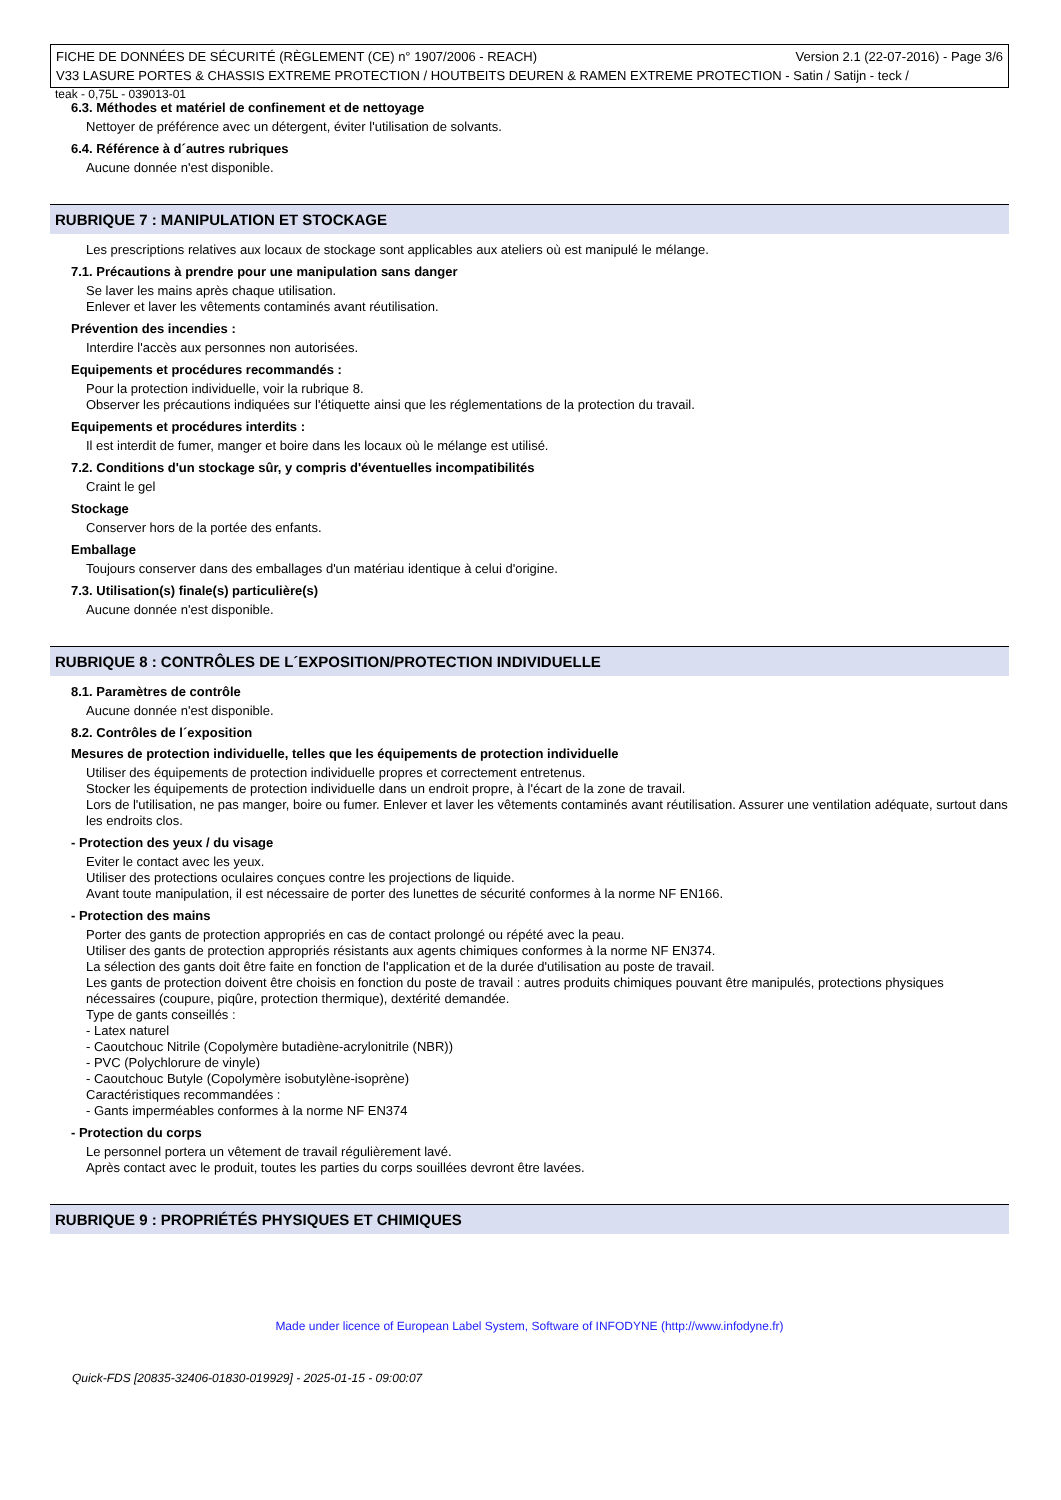FICHE DE DONNÉES DE SÉCURITÉ (RÈGLEMENT (CE) n° 1907/2006 - REACH) Version 2.1 (22-07-2016) - Page 3/6
V33 LASURE PORTES & CHASSIS EXTREME PROTECTION / HOUTBEITS DEUREN & RAMEN EXTREME PROTECTION - Satin / Satijn - teck /
teak - 0,75L - 039013-01
6.3. Méthodes et matériel de confinement et de nettoyage
Nettoyer de préférence avec un détergent, éviter l'utilisation de solvants.
6.4. Référence à d´autres rubriques
Aucune donnée n'est disponible.
RUBRIQUE 7 : MANIPULATION ET STOCKAGE
Les prescriptions relatives aux locaux de stockage sont applicables aux ateliers où est manipulé le mélange.
7.1. Précautions à prendre pour une manipulation sans danger
Se laver les mains après chaque utilisation.
Enlever et laver les vêtements contaminés avant réutilisation.
Prévention des incendies :
Interdire l'accès aux personnes non autorisées.
Equipements et procédures recommandés :
Pour la protection individuelle, voir la rubrique 8.
Observer les précautions indiquées sur l'étiquette ainsi que les réglementations de la protection du travail.
Equipements et procédures interdits :
Il est interdit de fumer, manger et boire dans les locaux où le mélange est utilisé.
7.2. Conditions d'un stockage sûr, y compris d'éventuelles incompatibilités
Craint le gel
Stockage
Conserver hors de la portée des enfants.
Emballage
Toujours conserver dans des emballages d'un matériau identique à celui d'origine.
7.3. Utilisation(s) finale(s) particulière(s)
Aucune donnée n'est disponible.
RUBRIQUE 8 : CONTRÔLES DE L´EXPOSITION/PROTECTION INDIVIDUELLE
8.1. Paramètres de contrôle
Aucune donnée n'est disponible.
8.2. Contrôles de l´exposition
Mesures de protection individuelle, telles que les équipements de protection individuelle
Utiliser des équipements de protection individuelle propres et correctement entretenus.
Stocker les équipements de protection individuelle dans un endroit propre, à l'écart de la zone de travail.
Lors de l'utilisation, ne pas manger, boire ou fumer. Enlever et laver les vêtements contaminés avant réutilisation. Assurer une ventilation adéquate, surtout dans les endroits clos.
- Protection des yeux / du visage
Eviter le contact avec les yeux.
Utiliser des protections oculaires conçues contre les projections de liquide.
Avant toute manipulation, il est nécessaire de porter des lunettes de sécurité conformes à la norme NF EN166.
- Protection des mains
Porter des gants de protection appropriés en cas de contact prolongé ou répété avec la peau.
Utiliser des gants de protection appropriés résistants aux agents chimiques conformes à la norme NF EN374.
La sélection des gants doit être faite en fonction de l'application et de la durée d'utilisation au poste de travail.
Les gants de protection doivent être choisis en fonction du poste de travail : autres produits chimiques pouvant être manipulés, protections physiques nécessaires (coupure, piqûre, protection thermique), dextérité demandée.
Type de gants conseillés :
- Latex naturel
- Caoutchouc Nitrile (Copolymère butadiène-acrylonitrile (NBR))
- PVC (Polychlorure de vinyle)
- Caoutchouc Butyle (Copolymère isobutylène-isoprène)
Caractéristiques recommandées :
- Gants imperméables conformes à la norme NF EN374
- Protection du corps
Le personnel portera un vêtement de travail régulièrement lavé.
Après contact avec le produit, toutes les parties du corps souillées devront être lavées.
RUBRIQUE 9 : PROPRIÉTÉS PHYSIQUES ET CHIMIQUES
Made under licence of European Label System, Software of INFODYNE (http://www.infodyne.fr)
Quick-FDS [20835-32406-01830-019929] - 2025-01-15 - 09:00:07